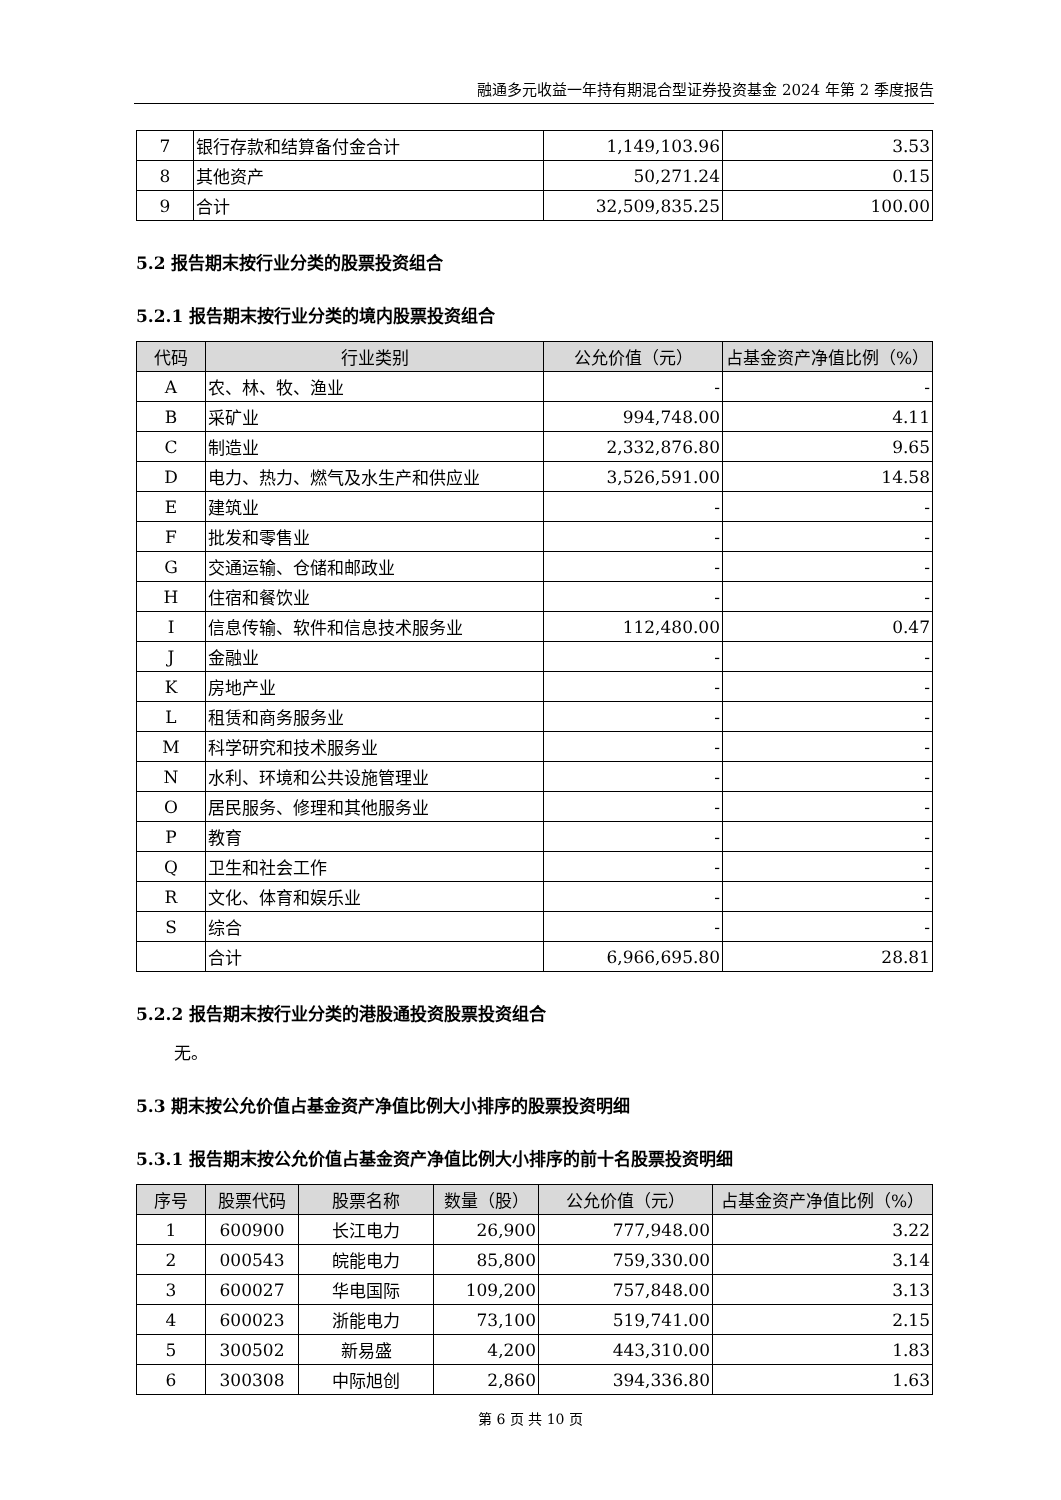融通多元收益一年持有期混合型证券投资基金 2024 年第 2 季度报告
| 7 | 银行存款和结算备付金合计 | 1,149,103.96 | 3.53 |
| 8 | 其他资产 | 50,271.24 | 0.15 |
| 9 | 合计 | 32,509,835.25 | 100.00 |
5.2 报告期末按行业分类的股票投资组合
5.2.1 报告期末按行业分类的境内股票投资组合
| 代码 | 行业类别 | 公允价值（元） | 占基金资产净值比例（%） |
| --- | --- | --- | --- |
| A | 农、林、牧、渔业 | - | - |
| B | 采矿业 | 994,748.00 | 4.11 |
| C | 制造业 | 2,332,876.80 | 9.65 |
| D | 电力、热力、燃气及水生产和供应业 | 3,526,591.00 | 14.58 |
| E | 建筑业 | - | - |
| F | 批发和零售业 | - | - |
| G | 交通运输、仓储和邮政业 | - | - |
| H | 住宿和餐饮业 | - | - |
| I | 信息传输、软件和信息技术服务业 | 112,480.00 | 0.47 |
| J | 金融业 | - | - |
| K | 房地产业 | - | - |
| L | 租赁和商务服务业 | - | - |
| M | 科学研究和技术服务业 | - | - |
| N | 水利、环境和公共设施管理业 | - | - |
| O | 居民服务、修理和其他服务业 | - | - |
| P | 教育 | - | - |
| Q | 卫生和社会工作 | - | - |
| R | 文化、体育和娱乐业 | - | - |
| S | 综合 | - | - |
| | 合计 | 6,966,695.80 | 28.81 |
5.2.2 报告期末按行业分类的港股通投资股票投资组合
无。
5.3 期末按公允价值占基金资产净值比例大小排序的股票投资明细
5.3.1 报告期末按公允价值占基金资产净值比例大小排序的前十名股票投资明细
| 序号 | 股票代码 | 股票名称 | 数量（股） | 公允价值（元） | 占基金资产净值比例（%） |
| --- | --- | --- | --- | --- | --- |
| 1 | 600900 | 长江电力 | 26,900 | 777,948.00 | 3.22 |
| 2 | 000543 | 皖能电力 | 85,800 | 759,330.00 | 3.14 |
| 3 | 600027 | 华电国际 | 109,200 | 757,848.00 | 3.13 |
| 4 | 600023 | 浙能电力 | 73,100 | 519,741.00 | 2.15 |
| 5 | 300502 | 新易盛 | 4,200 | 443,310.00 | 1.83 |
| 6 | 300308 | 中际旭创 | 2,860 | 394,336.80 | 1.63 |
第 6 页 共 10 页